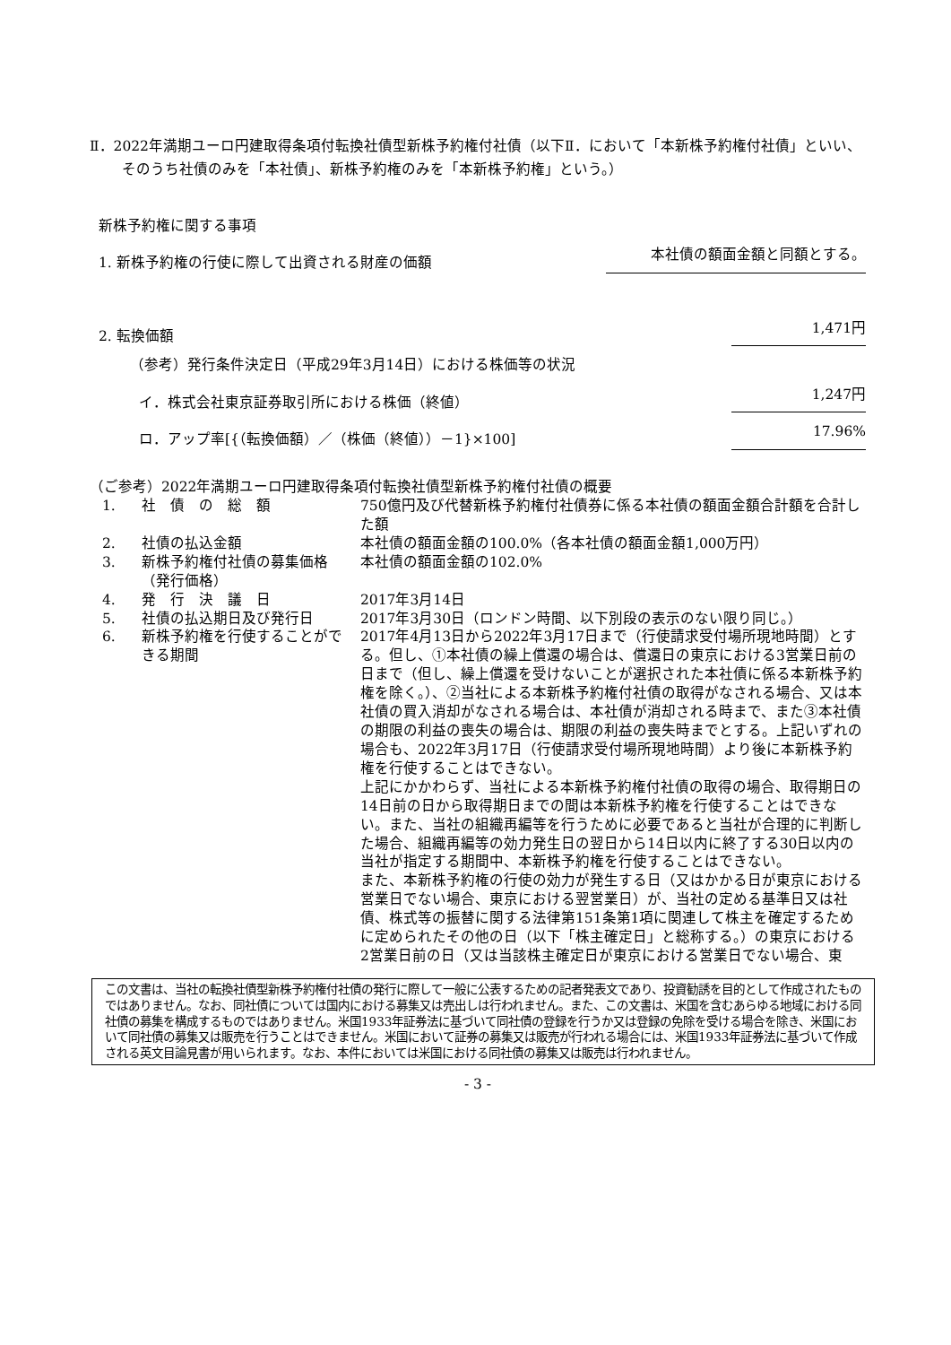Ⅱ．2022年満期ユーロ円建取得条項付転換社債型新株予約権付社債（以下Ⅱ．において「本新株予約権付社債」といい、そのうち社債のみを「本社債」、新株予約権のみを「本新株予約権」という。）
新株予約権に関する事項
1. 新株予約権の行使に際して出資される財産の価額 本社債の額面金額と同額とする。
2. 転換価額 1,471円
（参考）発行条件決定日（平成29年3月14日）における株価等の状況
イ．株式会社東京証券取引所における株価（終値） 1,247円
ロ．アップ率[{（転換価額）／（株価（終値））－1}×100] 17.96%
（ご参考）2022年満期ユーロ円建取得条項付転換社債型新株予約権付社債の概要
| 1. | 社 債 の 総 額 | 750億円及び代替新株予約権付社債券に係る本社債の額面金額合計額を合計した額 |
| 2. | 社債の払込金額 | 本社債の額面金額の100.0%（各本社債の額面金額1,000万円） |
| 3. | 新株予約権付社債の募集価格（発行価格） | 本社債の額面金額の102.0% |
| 4. | 発 行 決 議 日 | 2017年3月14日 |
| 5. | 社債の払込期日及び発行日 | 2017年3月30日（ロンドン時間、以下別段の表示のない限り同じ。） |
| 6. | 新株予約権を行使することができる期間 | 2017年4月13日から2022年3月17日まで（行使請求受付場所現地時間）とする。但し、①本社債の繰上償還の場合は、償還日の東京における3営業日前の日まで（但し、繰上償還を受けないことが選択された本社債に係る本新株予約権を除く。）、②当社による本新株予約権付社債の取得がなされる場合、又は本社債の買入消却がなされる場合は、本社債が消却される時まで、また③本社債の期限の利益の喪失の場合は、期限の利益の喪失時までとする。上記いずれの場合も、2022年3月17日（行使請求受付場所現地時間）より後に本新株予約権を行使することはできない。 上記にかかわらず、当社による本新株予約権付社債の取得の場合、取得期日の14日前の日から取得期日までの間は本新株予約権を行使することはできない。また、当社の組織再編等を行うために必要であると当社が合理的に判断した場合、組織再編等の効力発生日の翌日から14日以内に終了する30日以内の当社が指定する期間中、本新株予約権を行使することはできない。 また、本新株予約権の行使の効力が発生する日（又はかかる日が東京における営業日でない場合、東京における翌営業日）が、当社の定める基準日又は社債、株式等の振替に関する法律第151条第1項に関連して株主を確定するために定められたその他の日（以下「株主確定日」と総称する。）の東京における2営業日前の日（又は当該株主確定日が東京における営業日でない場合、東 |
この文書は、当社の転換社債型新株予約権付社債の発行に際して一般に公表するための記者発表文であり、投資勧誘を目的として作成されたものではありません。なお、同社債については国内における募集又は売出しは行われません。また、この文書は、米国を含むあらゆる地域における同社債の募集を構成するものではありません。米国1933年証券法に基づいて同社債の登録を行うか又は登録の免除を受ける場合を除き、米国において同社債の募集又は販売を行うことはできません。米国において証券の募集又は販売が行われる場合には、米国1933年証券法に基づいて作成される英文目論見書が用いられます。なお、本件においては米国における同社債の募集又は販売は行われません。
- 3 -